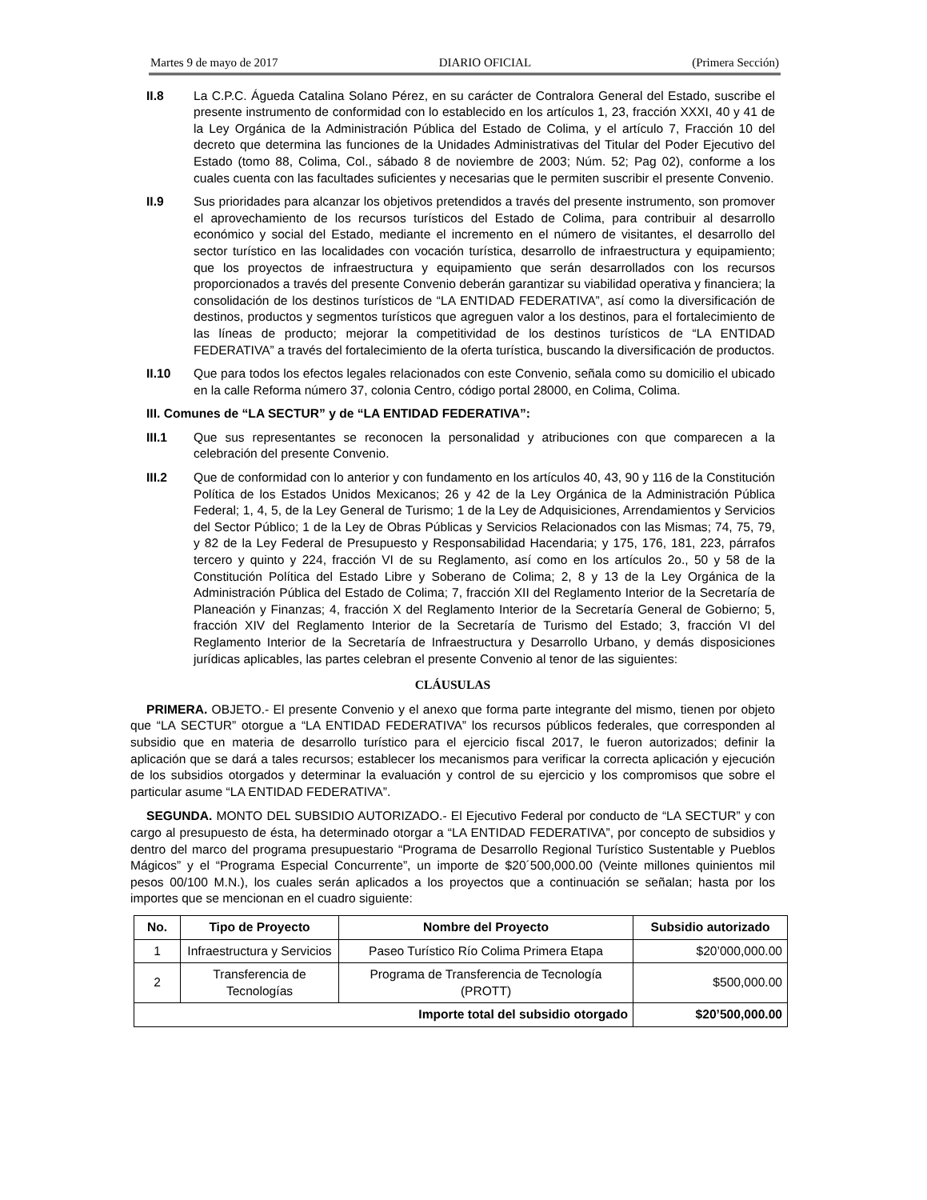Martes 9 de mayo de 2017 DIARIO OFICIAL (Primera Sección)
II.8 La C.P.C. Águeda Catalina Solano Pérez, en su carácter de Contralora General del Estado, suscribe el presente instrumento de conformidad con lo establecido en los artículos 1, 23, fracción XXXI, 40 y 41 de la Ley Orgánica de la Administración Pública del Estado de Colima, y el artículo 7, Fracción 10 del decreto que determina las funciones de la Unidades Administrativas del Titular del Poder Ejecutivo del Estado (tomo 88, Colima, Col., sábado 8 de noviembre de 2003; Núm. 52; Pag 02), conforme a los cuales cuenta con las facultades suficientes y necesarias que le permiten suscribir el presente Convenio.
II.9 Sus prioridades para alcanzar los objetivos pretendidos a través del presente instrumento, son promover el aprovechamiento de los recursos turísticos del Estado de Colima, para contribuir al desarrollo económico y social del Estado, mediante el incremento en el número de visitantes, el desarrollo del sector turístico en las localidades con vocación turística, desarrollo de infraestructura y equipamiento; que los proyectos de infraestructura y equipamiento que serán desarrollados con los recursos proporcionados a través del presente Convenio deberán garantizar su viabilidad operativa y financiera; la consolidación de los destinos turísticos de “LA ENTIDAD FEDERATIVA”, así como la diversificación de destinos, productos y segmentos turísticos que agreguen valor a los destinos, para el fortalecimiento de las líneas de producto; mejorar la competitividad de los destinos turísticos de “LA ENTIDAD FEDERATIVA” a través del fortalecimiento de la oferta turística, buscando la diversificación de productos.
II.10 Que para todos los efectos legales relacionados con este Convenio, señala como su domicilio el ubicado en la calle Reforma número 37, colonia Centro, código portal 28000, en Colima, Colima.
III. Comunes de “LA SECTUR” y de “LA ENTIDAD FEDERATIVA”:
III.1 Que sus representantes se reconocen la personalidad y atribuciones con que comparecen a la celebración del presente Convenio.
III.2 Que de conformidad con lo anterior y con fundamento en los artículos 40, 43, 90 y 116 de la Constitución Política de los Estados Unidos Mexicanos; 26 y 42 de la Ley Orgánica de la Administración Pública Federal; 1, 4, 5, de la Ley General de Turismo; 1 de la Ley de Adquisiciones, Arrendamientos y Servicios del Sector Público; 1 de la Ley de Obras Públicas y Servicios Relacionados con las Mismas; 74, 75, 79, y 82 de la Ley Federal de Presupuesto y Responsabilidad Hacendaria; y 175, 176, 181, 223, párrafos tercero y quinto y 224, fracción VI de su Reglamento, así como en los artículos 2o., 50 y 58 de la Constitución Política del Estado Libre y Soberano de Colima; 2, 8 y 13 de la Ley Orgánica de la Administración Pública del Estado de Colima; 7, fracción XII del Reglamento Interior de la Secretaría de Planeación y Finanzas; 4, fracción X del Reglamento Interior de la Secretaría General de Gobierno; 5, fracción XIV del Reglamento Interior de la Secretaría de Turismo del Estado; 3, fracción VI del Reglamento Interior de la Secretaría de Infraestructura y Desarrollo Urbano, y demás disposiciones jurídicas aplicables, las partes celebran el presente Convenio al tenor de las siguientes:
CLÁUSULAS
PRIMERA. OBJETO.- El presente Convenio y el anexo que forma parte integrante del mismo, tienen por objeto que “LA SECTUR” otorgue a “LA ENTIDAD FEDERATIVA” los recursos públicos federales, que corresponden al subsidio que en materia de desarrollo turístico para el ejercicio fiscal 2017, le fueron autorizados; definir la aplicación que se dará a tales recursos; establecer los mecanismos para verificar la correcta aplicación y ejecución de los subsidios otorgados y determinar la evaluación y control de su ejercicio y los compromisos que sobre el particular asume “LA ENTIDAD FEDERATIVA”.
SEGUNDA. MONTO DEL SUBSIDIO AUTORIZADO.- El Ejecutivo Federal por conducto de “LA SECTUR” y con cargo al presupuesto de ésta, ha determinado otorgar a “LA ENTIDAD FEDERATIVA”, por concepto de subsidios y dentro del marco del programa presupuestario “Programa de Desarrollo Regional Turístico Sustentable y Pueblos Mágicos” y el “Programa Especial Concurrente”, un importe de $20´500,000.00 (Veinte millones quinientos mil pesos 00/100 M.N.), los cuales serán aplicados a los proyectos que a continuación se señalan; hasta por los importes que se mencionan en el cuadro siguiente:
| No. | Tipo de Proyecto | Nombre del Proyecto | Subsidio autorizado |
| --- | --- | --- | --- |
| 1 | Infraestructura y Servicios | Paseo Turístico Río Colima Primera Etapa | $20’000,000.00 |
| 2 | Transferencia de Tecnologías | Programa de Transferencia de Tecnología (PROTT) | $500,000.00 |
| Importe total del subsidio otorgado | | | $20’500,000.00 |